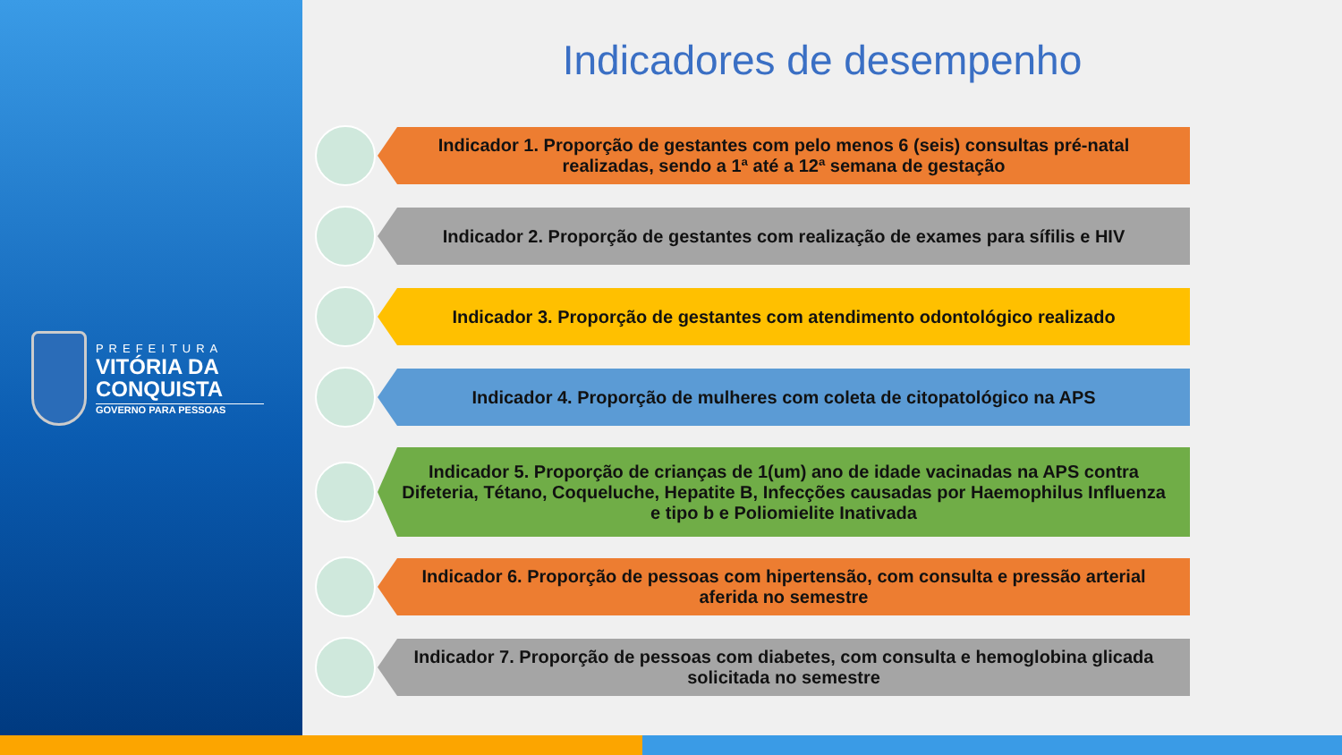PREFEITURA
VITÓRIA DA CONQUISTA
GOVERNO PARA PESSOAS
Indicadores de desempenho
Indicador 1. Proporção de gestantes com pelo menos 6 (seis) consultas pré-natal realizadas, sendo a 1ª até a 12ª semana de gestação
Indicador 2. Proporção de gestantes com realização de exames para sífilis e HIV
Indicador 3. Proporção de gestantes com atendimento odontológico realizado
Indicador 4. Proporção de mulheres com coleta de citopatológico na APS
Indicador 5. Proporção de crianças de 1(um) ano de idade vacinadas na APS contra Difeteria, Tétano, Coqueluche, Hepatite B, Infecções causadas por Haemophilus Influenza e tipo b e Poliomielite Inativada
Indicador 6. Proporção de pessoas com hipertensão, com consulta e pressão arterial aferida no semestre
Indicador 7. Proporção de pessoas com diabetes, com consulta e hemoglobina glicada solicitada no semestre